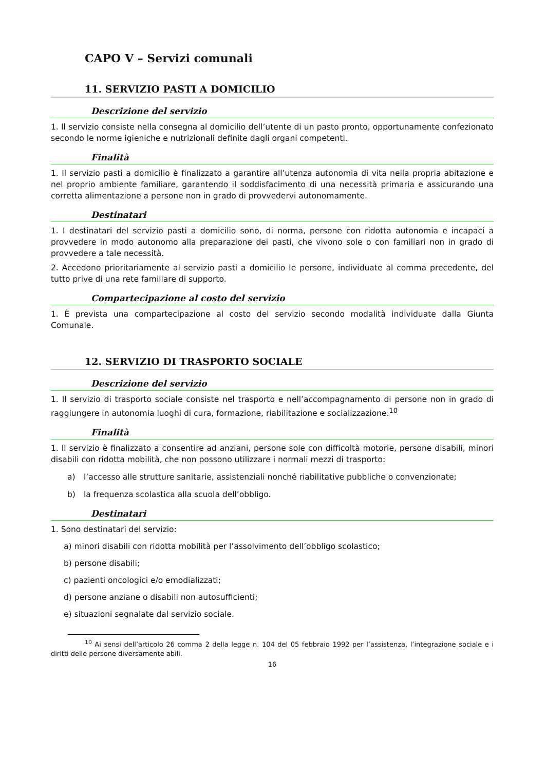CAPO V – Servizi comunali
11. SERVIZIO PASTI A DOMICILIO
Descrizione del servizio
1. Il servizio consiste nella consegna al domicilio dell’utente di un pasto pronto, opportunamente confezionato secondo le norme igieniche e nutrizionali definite dagli organi competenti.
Finalità
1. Il servizio pasti a domicilio è finalizzato a garantire all’utenza autonomia di vita nella propria abitazione e nel proprio ambiente familiare, garantendo il soddisfacimento di una necessità primaria e assicurando una corretta alimentazione a persone non in grado di provvedervi autonomamente.
Destinatari
1. I destinatari del servizio pasti a domicilio sono, di norma, persone con ridotta autonomia e incapaci a provvedere in modo autonomo alla preparazione dei pasti, che vivono sole o con familiari non in grado di provvedere a tale necessità.
2. Accedono prioritariamente al servizio pasti a domicilio le persone, individuate al comma precedente, del tutto prive di una rete familiare di supporto.
Compartecipazione al costo del servizio
1. È prevista una compartecipazione al costo del servizio secondo modalità individuate dalla Giunta Comunale.
12. SERVIZIO DI TRASPORTO SOCIALE
Descrizione del servizio
1. Il servizio di trasporto sociale consiste nel trasporto e nell’accompagnamento di persone non in grado di raggiungere in autonomia luoghi di cura, formazione, riabilitazione e socializzazione.<sup>10</sup>
Finalità
1. Il servizio è finalizzato a consentire ad anziani, persone sole con difficoltà motorie, persone disabili, minori disabili con ridotta mobilità, che non possono utilizzare i normali mezzi di trasporto:
a) l’accesso alle strutture sanitarie, assistenziali nonché riabilitative pubbliche o convenzionate;
b) la frequenza scolastica alla scuola dell’obbligo.
Destinatari
1. Sono destinatari del servizio:
a) minori disabili con ridotta mobilità per l’assolvimento dell’obbligo scolastico;
b) persone disabili;
c) pazienti oncologici e/o emodializzati;
d) persone anziane o disabili non autosufficienti;
e) situazioni segnalate dal servizio sociale.
<sup>10</sup> Ai sensi dell’articolo 26 comma 2 della legge n. 104 del 05 febbraio 1992 per l’assistenza, l’integrazione sociale e i diritti delle persone diversamente abili.
16